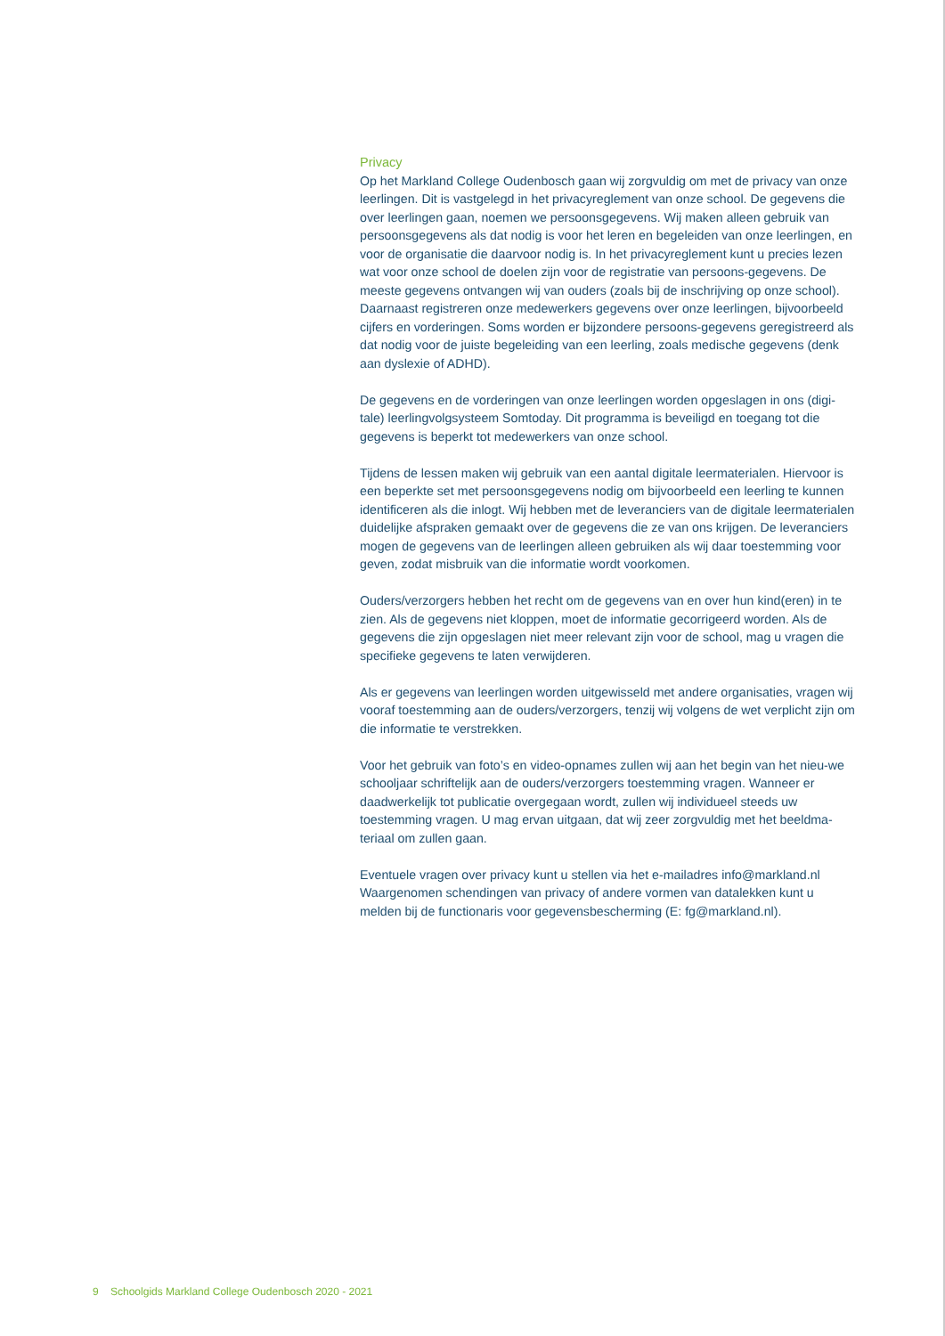Privacy
Op het Markland College Oudenbosch gaan wij zorgvuldig om met de privacy van onze leerlingen. Dit is vastgelegd in het privacyreglement van onze school. De gegevens die over leerlingen gaan, noemen we persoonsgegevens. Wij maken alleen gebruik van persoonsgegevens als dat nodig is voor het leren en begeleiden van onze leerlingen, en voor de organisatie die daarvoor nodig is. In het privacyreglement kunt u precies lezen wat voor onze school de doelen zijn voor de registratie van persoons-gegevens. De meeste gegevens ontvangen wij van ouders (zoals bij de inschrijving op onze school). Daarnaast registreren onze medewerkers gegevens over onze leerlingen, bijvoorbeeld cijfers en vorderingen. Soms worden er bijzondere persoons-gegevens geregistreerd als dat nodig voor de juiste begeleiding van een leerling, zoals medische gegevens (denk aan dyslexie of ADHD).
De gegevens en de vorderingen van onze leerlingen worden opgeslagen in ons (digi-tale) leerlingvolgsysteem Somtoday. Dit programma is beveiligd en toegang tot die gegevens is beperkt tot medewerkers van onze school.
Tijdens de lessen maken wij gebruik van een aantal digitale leermaterialen. Hiervoor is een beperkte set met persoonsgegevens nodig om bijvoorbeeld een leerling te kunnen identificeren als die inlogt. Wij hebben met de leveranciers van de digitale leermaterialen duidelijke afspraken gemaakt over de gegevens die ze van ons krijgen. De leveranciers mogen de gegevens van de leerlingen alleen gebruiken als wij daar toestemming voor geven, zodat misbruik van die informatie wordt voorkomen.
Ouders/verzorgers hebben het recht om de gegevens van en over hun kind(eren) in te zien. Als de gegevens niet kloppen, moet de informatie gecorrigeerd worden. Als de gegevens die zijn opgeslagen niet meer relevant zijn voor de school, mag u vragen die specifieke gegevens te laten verwijderen.
Als er gegevens van leerlingen worden uitgewisseld met andere organisaties, vragen wij vooraf toestemming aan de ouders/verzorgers, tenzij wij volgens de wet verplicht zijn om die informatie te verstrekken.
Voor het gebruik van foto’s en video-opnames zullen wij aan het begin van het nieu-we schooljaar schriftelijk aan de ouders/verzorgers toestemming vragen. Wanneer er daadwerkelijk tot publicatie overgegaan wordt, zullen wij individueel steeds uw toestemming vragen. U mag ervan uitgaan, dat wij zeer zorgvuldig met het beeldma-teriaal om zullen gaan.
Eventuele vragen over privacy kunt u stellen via het e-mailadres info@markland.nl
Waargenomen schendingen van privacy of andere vormen van datalekken kunt u melden bij de functionaris voor gegevensbescherming (E: fg@markland.nl).
9 Schoolgids Markland College Oudenbosch 2020 - 2021